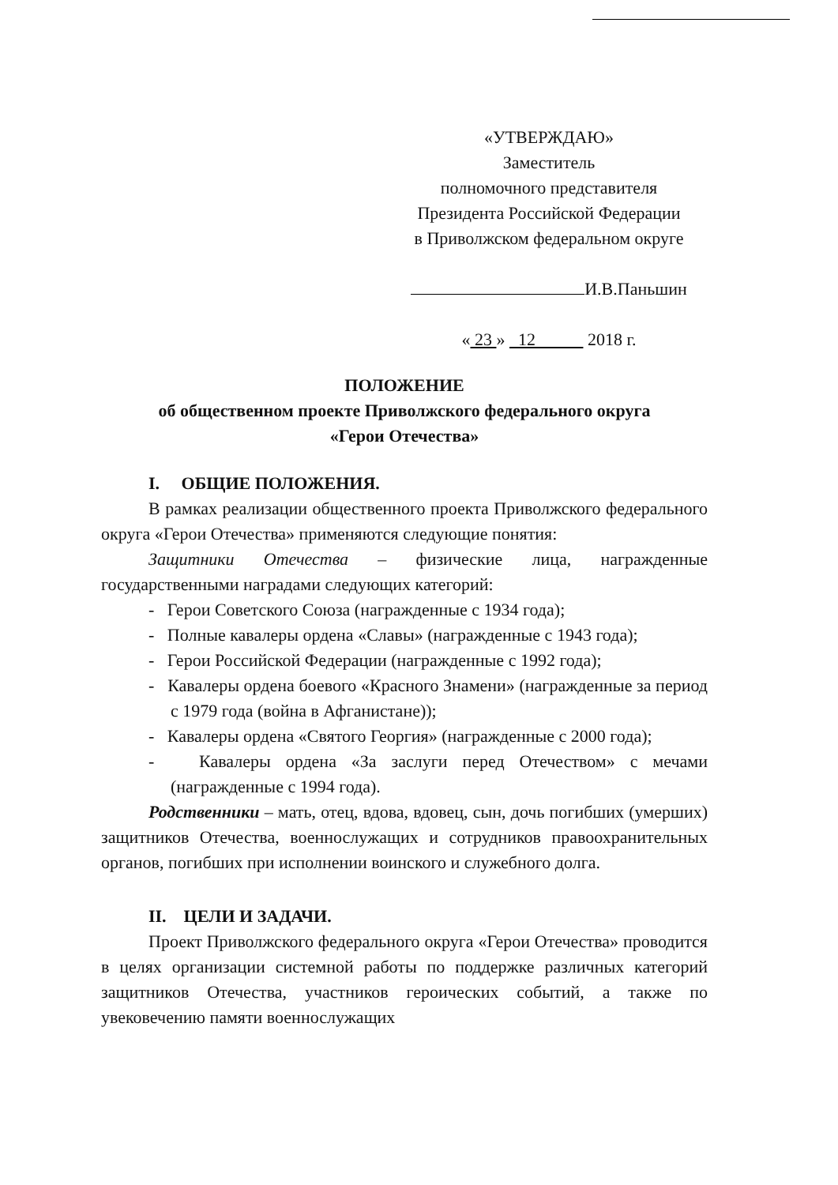«УТВЕРЖДАЮ»
Заместитель
полномочного представителя
Президента Российской Федерации
в Приволжском федеральном округе
И.В.Паньшин
« 23 » 12 2018 г.
ПОЛОЖЕНИЕ
об общественном проекте Приволжского федерального округа
«Герои Отечества»
I. ОБЩИЕ ПОЛОЖЕНИЯ.
В рамках реализации общественного проекта Приволжского федерального округа «Герои Отечества» применяются следующие понятия:
Защитники Отечества – физические лица, награжденные государственными наградами следующих категорий:
- Герои Советского Союза (награжденные с 1934 года);
- Полные кавалеры ордена «Славы» (награжденные с 1943 года);
- Герои Российской Федерации (награжденные с 1992 года);
- Кавалеры ордена боевого «Красного Знамени» (награжденные за период с 1979 года (война в Афганистане));
- Кавалеры ордена «Святого Георгия» (награжденные с 2000 года);
- Кавалеры ордена «За заслуги перед Отечеством» с мечами (награжденные с 1994 года).
Родственники – мать, отец, вдова, вдовец, сын, дочь погибших (умерших) защитников Отечества, военнослужащих и сотрудников правоохранительных органов, погибших при исполнении воинского и служебного долга.
II. ЦЕЛИ И ЗАДАЧИ.
Проект Приволжского федерального округа «Герои Отечества» проводится в целях организации системной работы по поддержке различных категорий защитников Отечества, участников героических событий, а также по увековечению памяти военнослужащих